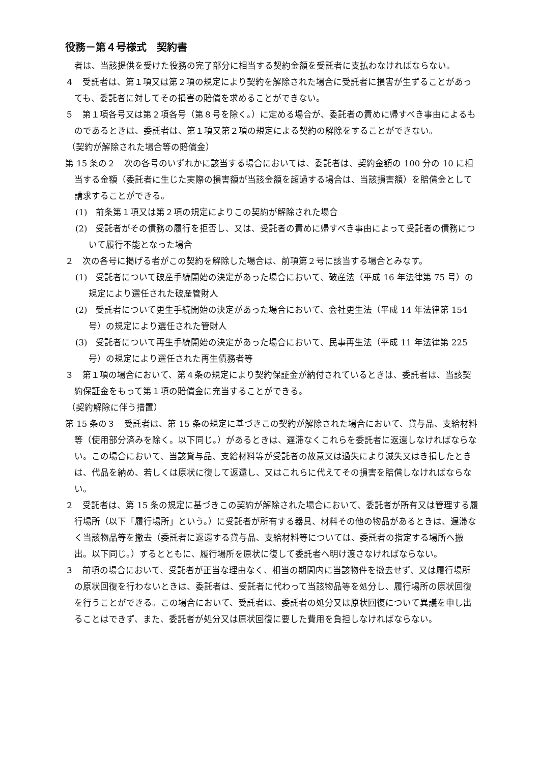役務－第４号様式　契約書
者は、当該提供を受けた役務の完了部分に相当する契約金額を受託者に支払わなければならない。
４　受託者は、第１項又は第２項の規定により契約を解除された場合に受託者に損害が生ずることがあっても、委託者に対してその損害の賠償を求めることができない。
５　第１項各号又は第２項各号（第８号を除く。）に定める場合が、委託者の責めに帰すべき事由によるものであるときは、委託者は、第１項又第２項の規定による契約の解除をすることができない。
（契約が解除された場合等の賠償金）
第 15 条の２　次の各号のいずれかに該当する場合においては、委託者は、契約金額の 100 分の 10 に相当する金額（委託者に生じた実際の損害額が当該金額を超過する場合は、当該損害額）を賠償金として請求することができる。
(1)　前条第１項又は第２項の規定によりこの契約が解除された場合
(2)　受託者がその債務の履行を拒否し、又は、受託者の責めに帰すべき事由によって受託者の債務について履行不能となった場合
２　次の各号に掲げる者がこの契約を解除した場合は、前項第２号に該当する場合とみなす。
(1)　受託者について破産手続開始の決定があった場合において、破産法（平成 16 年法律第 75 号）の規定により選任された破産管財人
(2)　受託者について更生手続開始の決定があった場合において、会社更生法（平成 14 年法律第 154 号）の規定により選任された管財人
(3)　受託者について再生手続開始の決定があった場合において、民事再生法（平成 11 年法律第 225 号）の規定により選任された再生債務者等
３　第１項の場合において、第４条の規定により契約保証金が納付されているときは、委託者は、当該契約保証金をもって第１項の賠償金に充当することができる。
（契約解除に伴う措置）
第 15 条の３　受託者は、第 15 条の規定に基づきこの契約が解除された場合において、貸与品、支給材料等（使用部分済みを除く。以下同じ。）があるときは、遅滞なくこれらを委託者に返還しなければならない。この場合において、当該貸与品、支給材料等が受託者の故意又は過失により滅失又はき損したときは、代品を納め、若しくは原状に復して返還し、又はこれらに代えてその損害を賠償しなければならない。
２　受託者は、第 15 条の規定に基づきこの契約が解除された場合において、委託者が所有又は管理する履行場所（以下「履行場所」という。）に受託者が所有する器具、材料その他の物品があるときは、遅滞なく当該物品等を撤去（委託者に返還する貸与品、支給材料等については、委託者の指定する場所へ搬出。以下同じ。）するとともに、履行場所を原状に復して委託者へ明け渡さなければならない。
３　前項の場合において、受託者が正当な理由なく、相当の期間内に当該物件を撤去せず、又は履行場所の原状回復を行わないときは、委託者は、受託者に代わって当該物品等を処分し、履行場所の原状回復を行うことができる。この場合において、受託者は、委託者の処分又は原状回復について異議を申し出ることはできず、また、委託者が処分又は原状回復に要した費用を負担しなければならない。